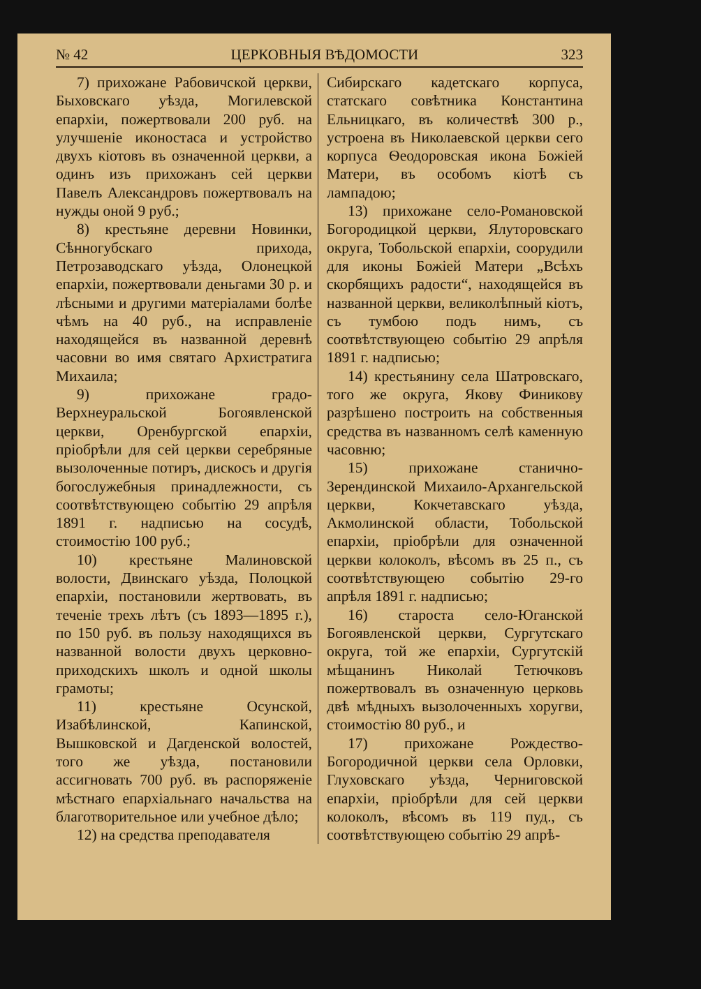№ 42 ЦЕРКОВНЫЯ ВѢДОМОСТИ 323
7) прихожане Рабовичской церкви, Быховскаго уѣзда, Могилевской епархіи, пожертвовали 200 руб. на улучшеніе иконостаса и устройство двухъ кіотовъ въ означенной церкви, а одинъ изъ прихожанъ сей церкви Павелъ Александровъ пожертвовалъ на нужды оной 9 руб.;
8) крестьяне деревни Новинки, Сѣнногубскаго прихода, Петрозаводскаго уѣзда, Олонецкой епархіи, пожертвовали деньгами 30 р. и лѣсными и другими матеріалами болѣе чѣмъ на 40 руб., на исправленіе находящейся въ названной деревнѣ часовни во имя святаго Архистратига Михаила;
9) прихожане градо-Верхнеуральской Богоявленской церкви, Оренбургской епархіи, пріобрѣли для сей церкви серебряные вызолоченные потиръ, дискосъ и другія богослужебныя принадлежности, съ соотвѣтствующею событію 29 апрѣля 1891 г. надписью на сосудѣ, стоимостію 100 руб.;
10) крестьяне Малиновской волости, Двинскаго уѣзда, Полоцкой епархіи, постановили жертвовать, въ теченіе трехъ лѣтъ (съ 1893—1895 г.), по 150 руб. въ пользу находящихся въ названной волости двухъ церковно-приходскихъ школъ и одной школы грамоты;
11) крестьяне Осунской, Изабѣлинской, Капинской, Вышковской и Дагденской волостей, того же уѣзда, постановили ассигновать 700 руб. въ распоряженіе мѣстнаго епархіальнаго начальства на благотворительное или учебное дѣло;
12) на средства преподавателя
Сибирскаго кадетскаго корпуса, статскаго совѣтника Константина Ельницкаго, въ количествѣ 300 р., устроена въ Николаевской церкви сего корпуса Ѳеодоровская икона Божіей Матери, въ особомъ кіотѣ съ лампадою;
13) прихожане село-Романовской Богородицкой церкви, Ялуторовскаго округа, Тобольской епархіи, соорудили для иконы Божіей Матери „Всѣхъ скорбящихъ радости“, находящейся въ названной церкви, великолѣпный кіотъ, съ тумбою подъ нимъ, съ соотвѣтствующею событію 29 апрѣля 1891 г. надписью;
14) крестьянину села Шатровскаго, того же округа, Якову Финикову разрѣшено построить на собственныя средства въ названномъ селѣ каменную часовню;
15) прихожане станично-Зерендинской Михаило-Архангельской церкви, Кокчетавскаго уѣзда, Акмолинской области, Тобольской епархіи, пріобрѣли для означенной церкви колоколъ, вѣсомъ въ 25 п., съ соотвѣтствующею событію 29-го апрѣля 1891 г. надписью;
16) староста село-Юганской Богоявленской церкви, Сургутскаго округа, той же епархіи, Сургутскій мѣщанинъ Николай Тетючковъ пожертвовалъ въ означенную церковь двѣ мѣдныхъ вызолоченныхъ хоругви, стоимостію 80 руб., и
17) прихожане Рождество-Богородичной церкви села Орловки, Глуховскаго уѣзда, Черниговской епархіи, пріобрѣли для сей церкви колоколъ, вѣсомъ въ 119 пуд., съ соотвѣтствующею событію 29 апрѣ-